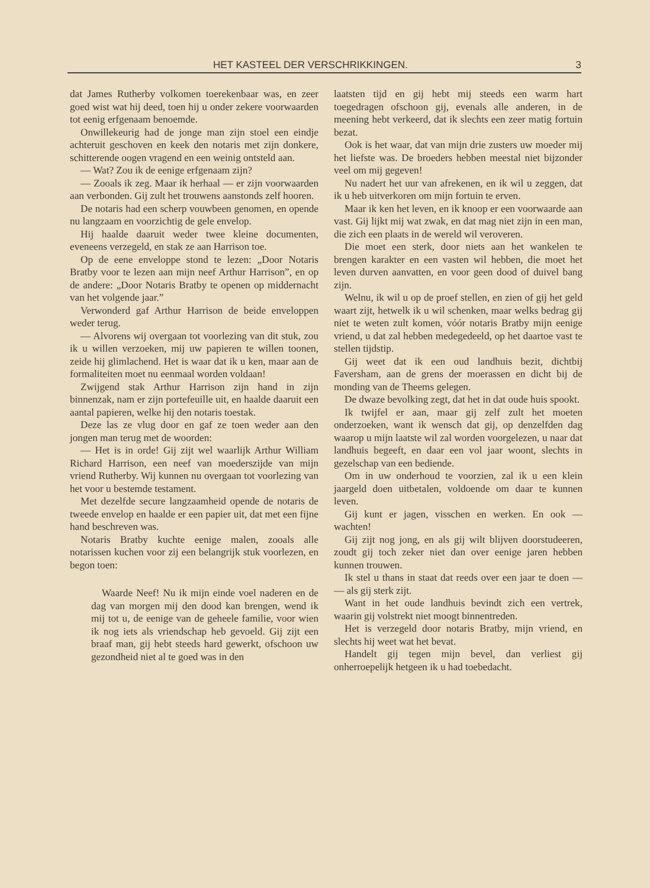HET KASTEEL DER VERSCHRIKKINGEN. 3
dat James Rutherby volkomen toerekenbaar was, en zeer goed wist wat hij deed, toen hij u onder zekere voorwaarden tot eenig erfgenaam benoemde.
Onwillekeurig had de jonge man zijn stoel een eindje achteruit geschoven en keek den notaris met zijn donkere, schitterende oogen vragend en een weinig ontsteld aan.
— Wat? Zou ik de eenige erfgenaam zijn?
— Zooals ik zeg. Maar ik herhaal — er zijn voorwaarden aan verbonden. Gij zult het trouwens aanstonds zelf hooren.
De notaris had een scherp vouwbeen genomen, en opende nu langzaam en voorzichtig de gele envelop.
Hij haalde daaruit weder twee kleine documenten, eveneens verzegeld, en stak ze aan Harrison toe.
Op de eene enveloppe stond te lezen: „Door Notaris Bratby voor te lezen aan mijn neef Arthur Harrison”, en op de andere: „Door Notaris Bratby te openen op middernacht van het volgende jaar.”
Verwonderd gaf Arthur Harrison de beide enveloppen weder terug.
— Alvorens wij overgaan tot voorlezing van dit stuk, zou ik u willen verzoeken, mij uw papieren te willen toonen, zeide hij glimlachend. Het is waar dat ik u ken, maar aan de formaliteiten moet nu eenmaal worden voldaan!
Zwijgend stak Arthur Harrison zijn hand in zijn binnenzak, nam er zijn portefeuille uit, en haalde daaruit een aantal papieren, welke hij den notaris toestak.
Deze las ze vlug door en gaf ze toen weder aan den jongen man terug met de woorden:
— Het is in orde! Gij zijt wel waarlijk Arthur William Richard Harrison, een neef van moederszijde van mijn vriend Rutherby. Wij kunnen nu overgaan tot voorlezing van het voor u bestemde testament.
Met dezelfde secure langzaamheid opende de notaris de tweede envelop en haalde er een papier uit, dat met een fijne hand beschreven was.
Notaris Bratby kuchte eenige malen, zooals alle notarissen kuchen voor zij een belangrijk stuk voorlezen, en begon toen:
Waarde Neef! Nu ik mijn einde voel naderen en de dag van morgen mij den dood kan brengen, wend ik mij tot u, de eenige van de geheele familie, voor wien ik nog iets als vriendschap heb gevoeld. Gij zijt een braaf man, gij hebt steeds hard gewerkt, ofschoon uw gezondheid niet al te goed was in den
laatsten tijd en gij hebt mij steeds een warm hart toegedragen ofschoon gij, evenals alle anderen, in de meening hebt verkeerd, dat ik slechts een zeer matig fortuin bezat.
Ook is het waar, dat van mijn drie zusters uw moeder mij het liefste was. De broeders hebben meestal niet bijzonder veel om mij gegeven!
Nu nadert het uur van afrekenen, en ik wil u zeggen, dat ik u heb uitverkoren om mijn fortuin te erven.
Maar ik ken het leven, en ik knoop er een voorwaarde aan vast. Gij lijkt mij wat zwak, en dat mag niet zijn in een man, die zich een plaats in de wereld wil veroveren.
Die moet een sterk, door niets aan het wankelen te brengen karakter en een vasten wil hebben, die moet het leven durven aanvatten, en voor geen dood of duivel bang zijn.
Welnu, ik wil u op de proef stellen, en zien of gij het geld waart zijt, hetwelk ik u wil schenken, maar welks bedrag gij niet te weten zult komen, vóór notaris Bratby mijn eenige vriend, u dat zal hebben medegedeeld, op het daartoe vast te stellen tijdstip.
Gij weet dat ik een oud landhuis bezit, dichtbij Faversham, aan de grens der moerassen en dicht bij de monding van de Theems gelegen.
De dwaze bevolking zegt, dat het in dat oude huis spookt.
Ik twijfel er aan, maar gij zelf zult het moeten onderzoeken, want ik wensch dat gij, op denzelfden dag waarop u mijn laatste wil zal worden voorgelezen, u naar dat landhuis begeeft, en daar een vol jaar woont, slechts in gezelschap van een bediende.
Om in uw onderhoud te voorzien, zal ik u een klein jaargeld doen uitbetalen, voldoende om daar te kunnen leven.
Gij kunt er jagen, visschen en werken. En ook — wachten!
Gij zijt nog jong, en als gij wilt blijven doorstudeeren, zoudt gij toch zeker niet dan over eenige jaren hebben kunnen trouwen.
Ik stel u thans in staat dat reeds over een jaar te doen — — als gij sterk zijt.
Want in het oude landhuis bevindt zich een vertrek, waarin gij volstrekt niet moogt binnentreden.
Het is verzegeld door notaris Bratby, mijn vriend, en slechts hij weet wat het bevat.
Handelt gij tegen mijn bevel, dan verliest gij onherroepelijk hetgeen ik u had toebedacht.